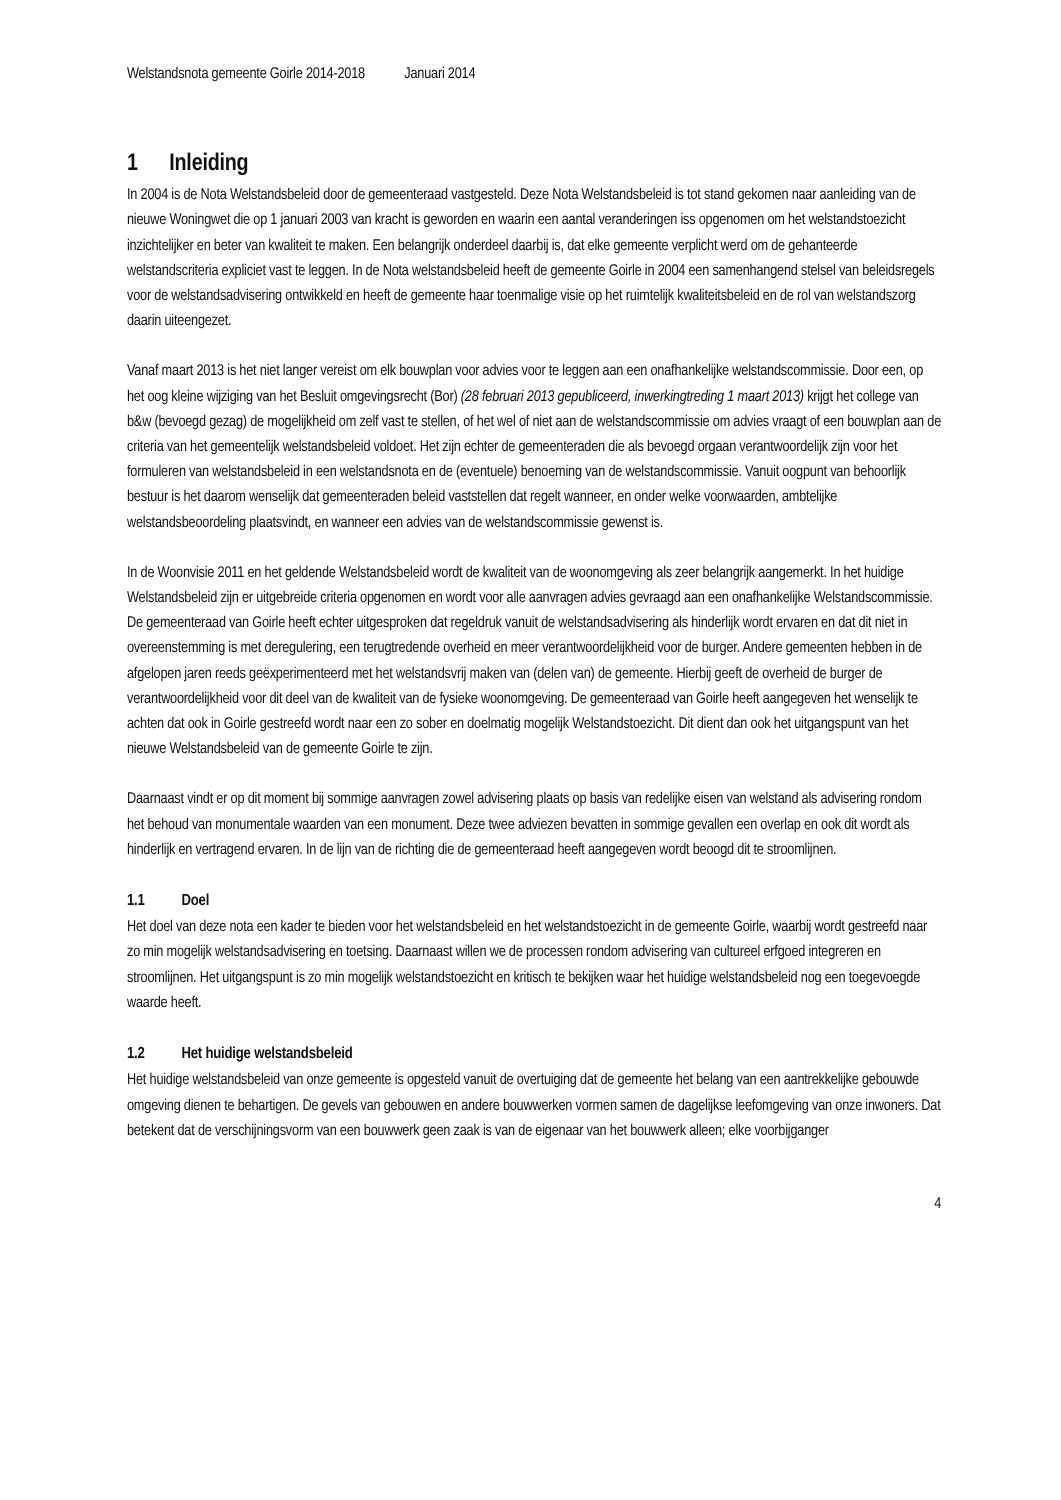Welstandsnota gemeente Goirle 2014-2018 Januari 2014
1 Inleiding
In 2004 is de Nota Welstandsbeleid door de gemeenteraad vastgesteld. Deze Nota Welstandsbeleid is tot stand gekomen naar aanleiding van de nieuwe Woningwet die op 1 januari 2003 van kracht is geworden en waarin een aantal veranderingen iss opgenomen om het welstandstoezicht inzichtelijker en beter van kwaliteit te maken. Een belangrijk onderdeel daarbij is, dat elke gemeente verplicht werd om de gehanteerde welstandscriteria expliciet vast te leggen. In de Nota welstandsbeleid heeft de gemeente Goirle in 2004 een samenhangend stelsel van beleidsregels voor de welstandsadvisering ontwikkeld en heeft de gemeente haar toenmalige visie op het ruimtelijk kwaliteitsbeleid en de rol van welstandszorg daarin uiteengezet.
Vanaf maart 2013 is het niet langer vereist om elk bouwplan voor advies voor te leggen aan een onafhankelijke welstandscommissie. Door een, op het oog kleine wijziging van het Besluit omgevingsrecht (Bor) (28 februari 2013 gepubliceerd, inwerkingtreding 1 maart 2013) krijgt het college van b&w (bevoegd gezag) de mogelijkheid om zelf vast te stellen, of het wel of niet aan de welstandscommissie om advies vraagt of een bouwplan aan de criteria van het gemeentelijk welstandsbeleid voldoet. Het zijn echter de gemeenteraden die als bevoegd orgaan verantwoordelijk zijn voor het formuleren van welstandsbeleid in een welstandsnota en de (eventuele) benoeming van de welstandscommissie. Vanuit oogpunt van behoorlijk bestuur is het daarom wenselijk dat gemeenteraden beleid vaststellen dat regelt wanneer, en onder welke voorwaarden, ambtelijke welstandsbeoordeling plaatsvindt, en wanneer een advies van de welstandscommissie gewenst is.
In de Woonvisie 2011 en het geldende Welstandsbeleid wordt de kwaliteit van de woonomgeving als zeer belangrijk aangemerkt. In het huidige Welstandsbeleid zijn er uitgebreide criteria opgenomen en wordt voor alle aanvragen advies gevraagd aan een onafhankelijke Welstandscommissie. De gemeenteraad van Goirle heeft echter uitgesproken dat regeldruk vanuit de welstandsadvisering als hinderlijk wordt ervaren en dat dit niet in overeenstemming is met deregulering, een terugtredende overheid en meer verantwoordelijkheid voor de burger. Andere gemeenten hebben in de afgelopen jaren reeds geëxperimenteerd met het welstandsvrij maken van (delen van) de gemeente. Hierbij geeft de overheid de burger de verantwoordelijkheid voor dit deel van de kwaliteit van de fysieke woonomgeving. De gemeenteraad van Goirle heeft aangegeven het wenselijk te achten dat ook in Goirle gestreefd wordt naar een zo sober en doelmatig mogelijk Welstandstoezicht. Dit dient dan ook het uitgangspunt van het nieuwe Welstandsbeleid van de gemeente Goirle te zijn.
Daarnaast vindt er op dit moment bij sommige aanvragen zowel advisering plaats op basis van redelijke eisen van welstand als advisering rondom het behoud van monumentale waarden van een monument. Deze twee adviezen bevatten in sommige gevallen een overlap en ook dit wordt als hinderlijk en vertragend ervaren. In de lijn van de richting die de gemeenteraad heeft aangegeven wordt beoogd dit te stroomlijnen.
1.1 Doel
Het doel van deze nota een kader te bieden voor het welstandsbeleid en het welstandstoezicht in de gemeente Goirle, waarbij wordt gestreefd naar zo min mogelijk welstandsadvisering en toetsing. Daarnaast willen we de processen rondom advisering van cultureel erfgoed integreren en stroomlijnen. Het uitgangspunt is zo min mogelijk welstandstoezicht en kritisch te bekijken waar het huidige welstandsbeleid nog een toegevoegde waarde heeft.
1.2 Het huidige welstandsbeleid
Het huidige welstandsbeleid van onze gemeente is opgesteld vanuit de overtuiging dat de gemeente het belang van een aantrekkelijke gebouwde omgeving dienen te behartigen. De gevels van gebouwen en andere bouwwerken vormen samen de dagelijkse leefomgeving van onze inwoners. Dat betekent dat de verschijningsvorm van een bouwwerk geen zaak is van de eigenaar van het bouwwerk alleen; elke voorbijganger
4